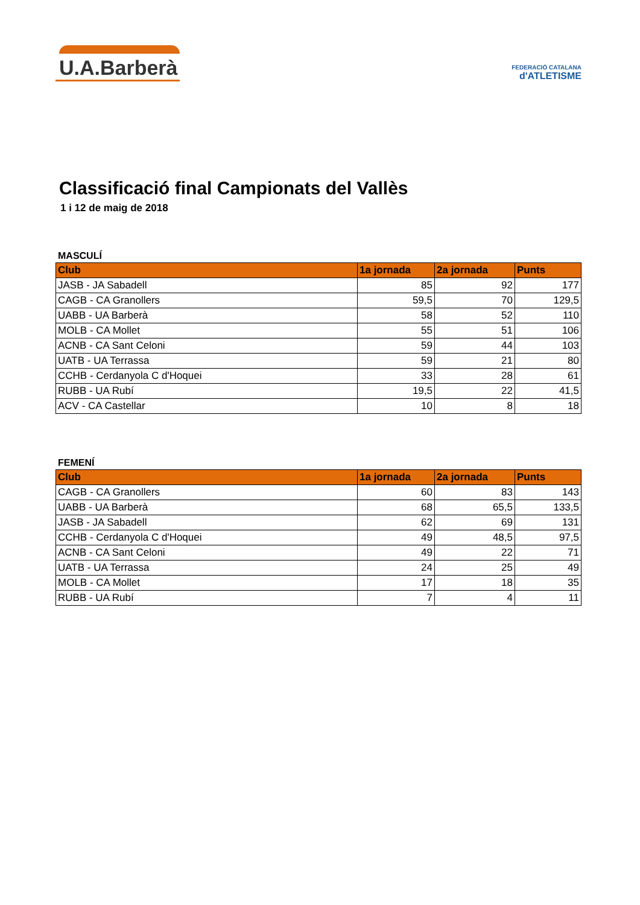U.A.Barberà
FEDERACIÓ CATALANA
d'ATLETISME
Classificació final Campionats del Vallès
1 i 12 de maig de 2018
MASCULÍ
| Club | 1a jornada | 2a jornada | Punts |
| --- | --- | --- | --- |
| JASB - JA Sabadell | 85 | 92 | 177 |
| CAGB - CA Granollers | 59,5 | 70 | 129,5 |
| UABB - UA Barberà | 58 | 52 | 110 |
| MOLB - CA Mollet | 55 | 51 | 106 |
| ACNB - CA Sant Celoni | 59 | 44 | 103 |
| UATB - UA Terrassa | 59 | 21 | 80 |
| CCHB - Cerdanyola C d'Hoquei | 33 | 28 | 61 |
| RUBB - UA Rubí | 19,5 | 22 | 41,5 |
| ACV - CA Castellar | 10 | 8 | 18 |
FEMENÍ
| Club | 1a jornada | 2a jornada | Punts |
| --- | --- | --- | --- |
| CAGB - CA Granollers | 60 | 83 | 143 |
| UABB - UA Barberà | 68 | 65,5 | 133,5 |
| JASB - JA Sabadell | 62 | 69 | 131 |
| CCHB - Cerdanyola C d'Hoquei | 49 | 48,5 | 97,5 |
| ACNB - CA Sant Celoni | 49 | 22 | 71 |
| UATB - UA Terrassa | 24 | 25 | 49 |
| MOLB - CA Mollet | 17 | 18 | 35 |
| RUBB - UA Rubí | 7 | 4 | 11 |